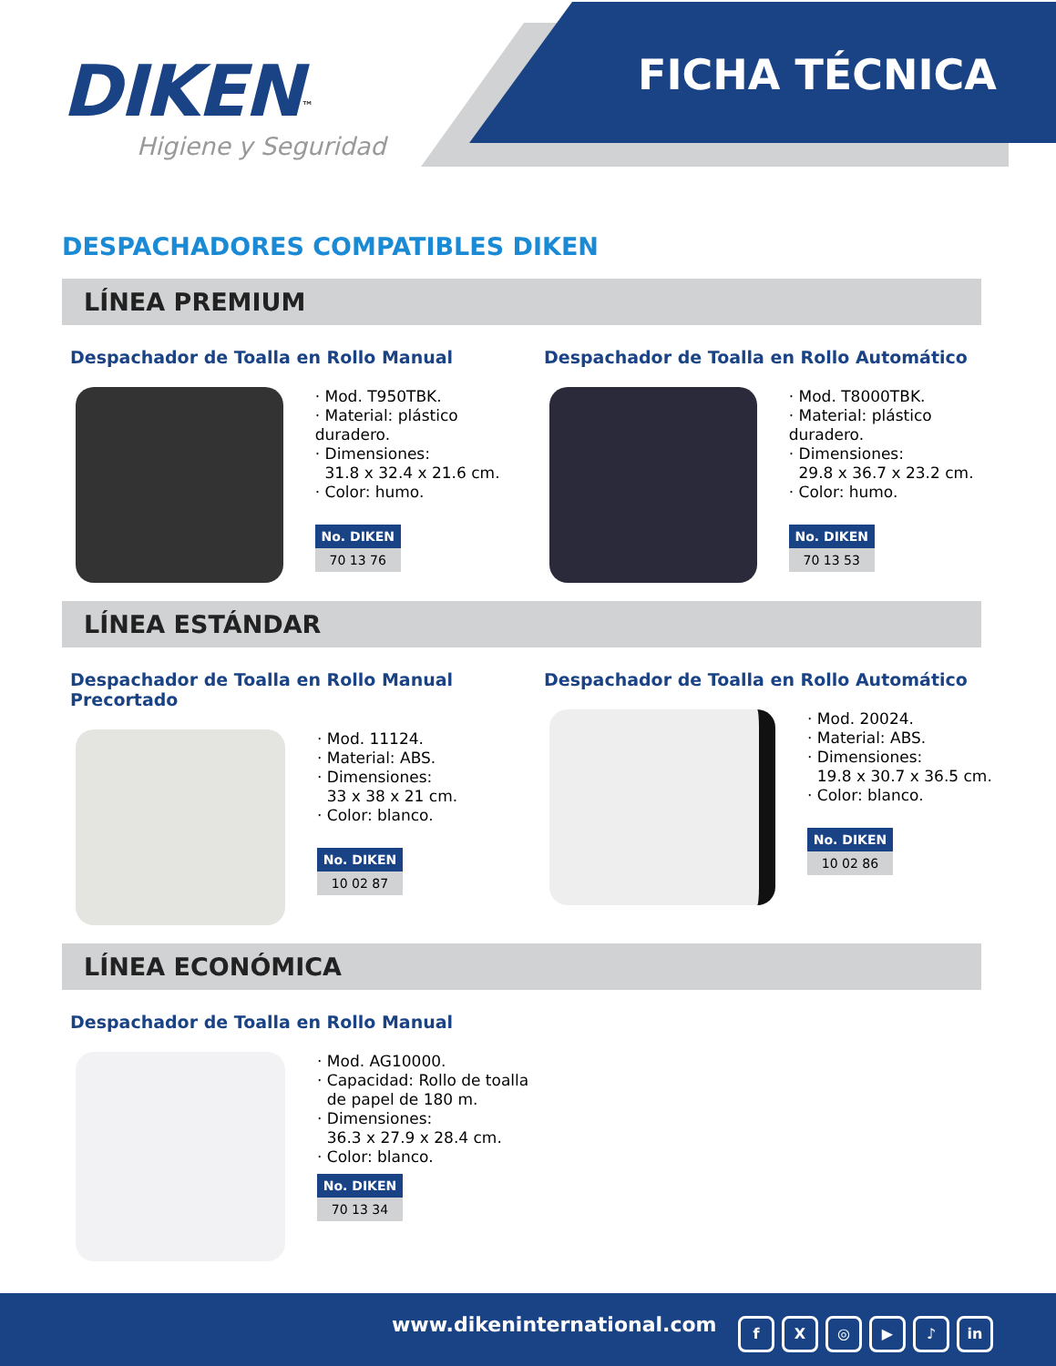DIKEN<sup>™</sup>
Higiene y Seguridad
FICHA TÉCNICA
DESPACHADORES COMPATIBLES DIKEN
LÍNEA PREMIUM
Despachador de Toalla en Rollo Manual
· Mod. T950TBK.
· Material: plástico duradero.
· Dimensiones:
31.8 x 32.4 x 21.6 cm.
· Color: humo.
No. DIKEN
70 13 76
Despachador de Toalla en Rollo Automático
· Mod. T8000TBK.
· Material: plástico duradero.
· Dimensiones:
29.8 x 36.7 x 23.2 cm.
· Color: humo.
No. DIKEN
70 13 53
LÍNEA ESTÁNDAR
Despachador de Toalla en Rollo Manual Precortado
· Mod. 11124.
· Material: ABS.
· Dimensiones:
33 x 38 x 21 cm.
· Color: blanco.
No. DIKEN
10 02 87
Despachador de Toalla en Rollo Automático
· Mod. 20024.
· Material: ABS.
· Dimensiones:
19.8 x 30.7 x 36.5 cm.
· Color: blanco.
No. DIKEN
10 02 86
LÍNEA ECONÓMICA
Despachador de Toalla en Rollo Manual
· Mod. AG10000.
· Capacidad: Rollo de toalla
de papel de 180 m.
· Dimensiones:
36.3 x 27.9 x 28.4 cm.
· Color: blanco.
No. DIKEN
70 13 34
www.dikeninternational.com fX ◎ ▶ ♪ in